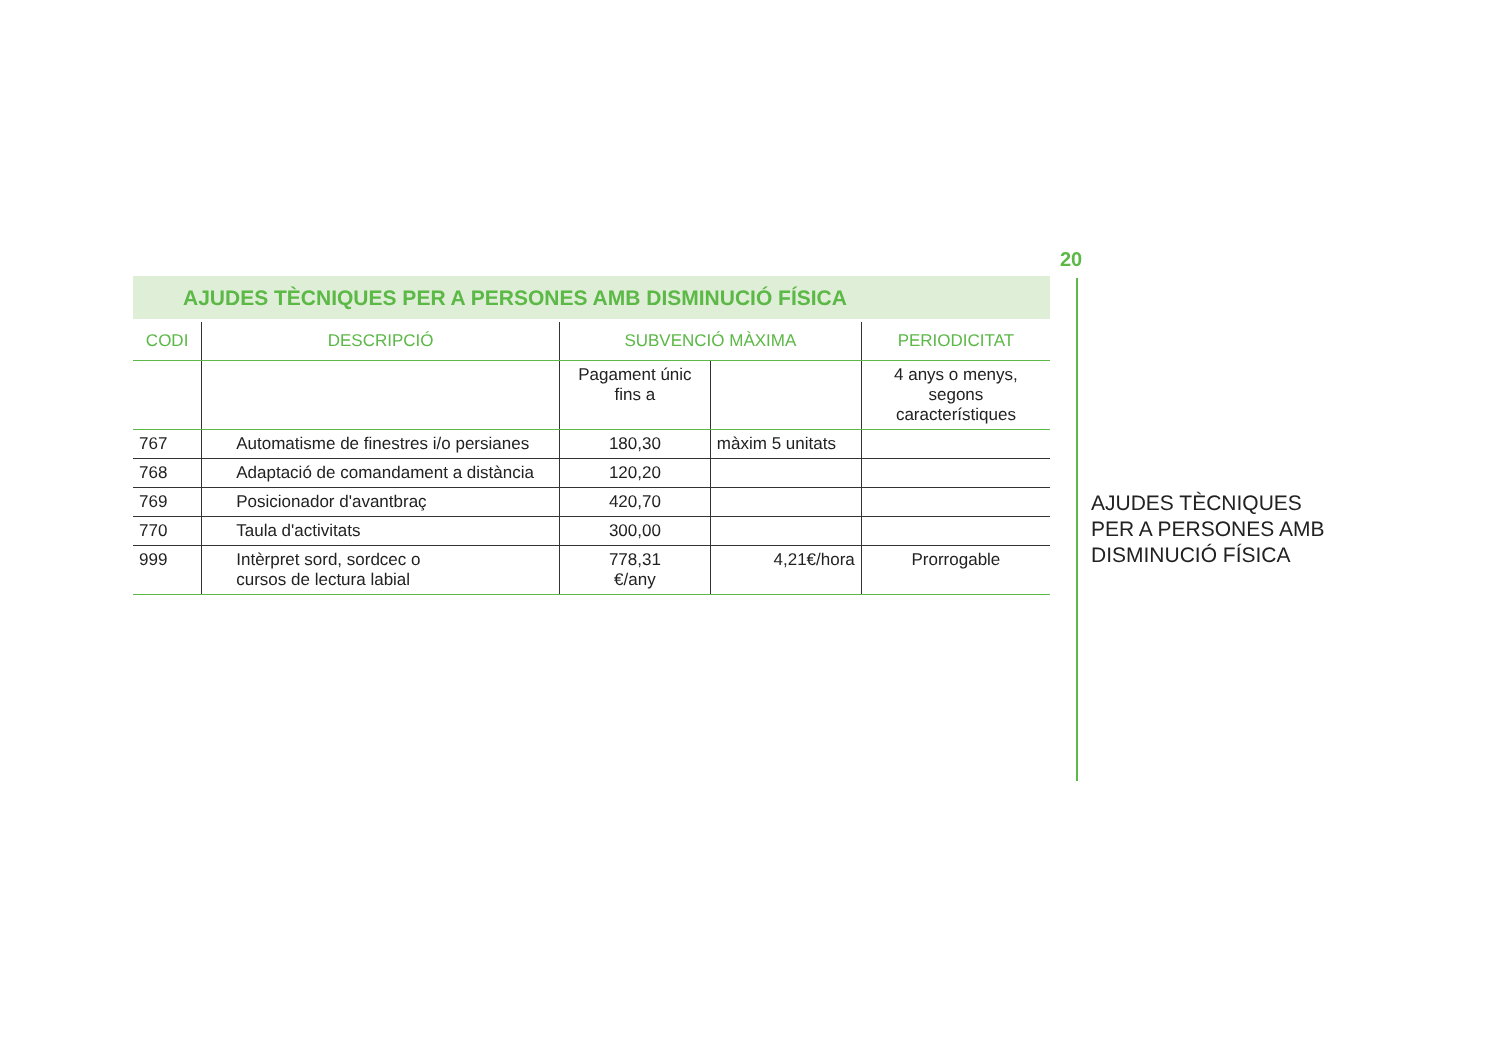AJUDES TÈCNIQUES PER A PERSONES AMB DISMINUCIÓ FÍSICA
| CODI | DESCRIPCIÓ | SUBVENCIÓ MÀXIMA | | PERIODICITAT |
| --- | --- | --- | --- | --- |
| | | Pagament únic fins a | | 4 anys o menys, segons característiques |
| 767 | Automatisme de finestres i/o persianes | 180,30 | màxim 5 unitats | |
| 768 | Adaptació de comandament a distància | 120,20 | | |
| 769 | Posicionador d'avantbraç | 420,70 | | |
| 770 | Taula d'activitats | 300,00 | | |
| 999 | Intèrpret sord, sordcec o cursos de lectura labial | 778,31 €/any | 4,21€/hora | Prorrogable |
20
AJUDES TÈCNIQUES
PER A PERSONES AMB
DISMINUCIÓ FÍSICA